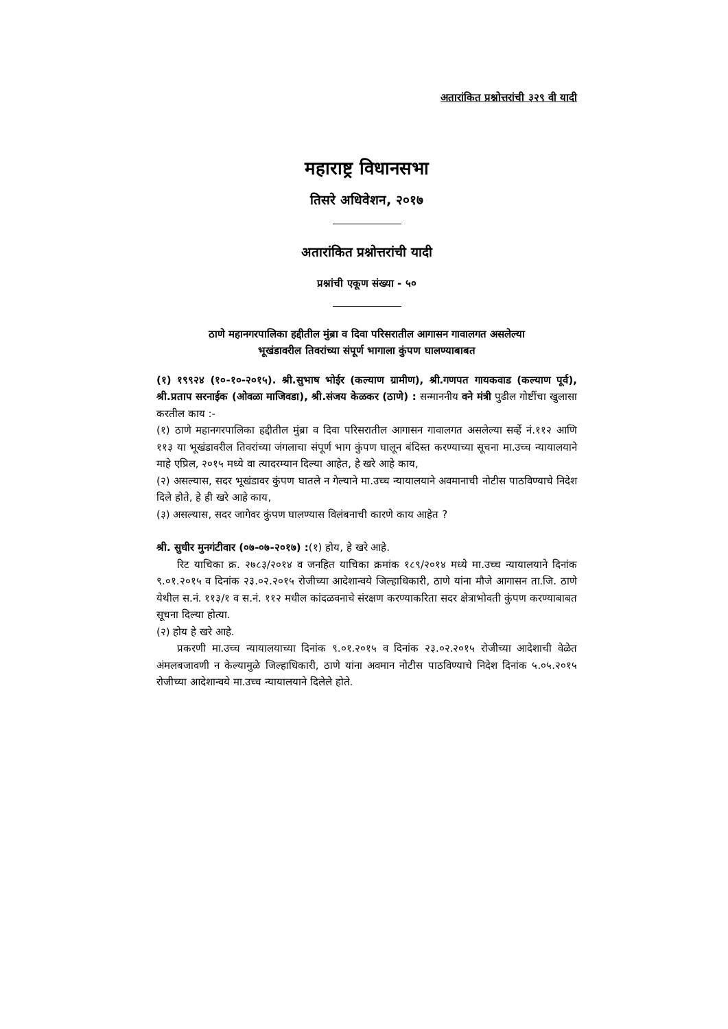अतारांकित प्रश्नोत्तरांची ३२९ वी यादी
महाराष्ट्र विधानसभा
तिसरे अधिवेशन, २०१७
अतारांकित प्रश्नोत्तरांची यादी
प्रश्नांची एकूण संख्या - ५०
ठाणे महानगरपालिका हद्दीतील मुंब्रा व दिवा परिसरातील आगासन गावालगत असलेल्या
भूखंडावरील तिवरांच्या संपूर्ण भागाला कुंपण घालण्याबाबत
(१) १९९२४ (१०-१०-२०१५). श्री.सुभाष भोईर (कल्याण ग्रामीण), श्री.गणपत गायकवाड (कल्याण पूर्व), श्री.प्रताप सरनाईक (ओवळा माजिवडा), श्री.संजय केळकर (ठाणे) : सन्माननीय वने मंत्री पुढील गोष्टींचा खुलासा करतील काय :-
(१) ठाणे महानगरपालिका हद्दीतील मुंब्रा व दिवा परिसरातील आगासन गावालगत असलेल्या सर्व्हे नं.११२ आणि ११३ या भूखंडावरील तिवरांच्या जंगलाचा संपूर्ण भाग कुंपण घालून बंदिस्त करण्याच्या सूचना मा.उच्च न्यायालयाने माहे एप्रिल, २०१५ मध्ये वा त्यादरम्यान दिल्या आहेत, हे खरे आहे काय,
(२) असल्यास, सदर भूखंडावर कुंपण घातले न गेल्याने मा.उच्च न्यायालयाने अवमानाची नोटीस पाठविण्याचे निदेश दिले होते, हे ही खरे आहे काय,
(३) असल्यास, सदर जागेवर कुंपण घालण्यास विलंबनाची कारणे काय आहेत ?
श्री. सुधीर मुनगंटीवार (०७-०७-२०१७) :(१) होय, हे खरे आहे.
रिट याचिका क्र. २७८३/२०१४ व जनहित याचिका क्रमांक १८९/२०१४ मध्ये मा.उच्च न्यायालयाने दिनांक ९.०१.२०१५ व दिनांक २३.०२.२०१५ रोजीच्या आदेशान्वये जिल्हाधिकारी, ठाणे यांना मौजे आगासन ता.जि. ठाणे येथील स.नं. ११३/१ व स.नं. ११२ मधील कांदळवनाचे संरक्षण करण्याकरिता सदर क्षेत्राभोवती कुंपण करण्याबाबत सूचना दिल्या होत्या.
(२) होय हे खरे आहे.
प्रकरणी मा.उच्च न्यायालयाच्या दिनांक ९.०१.२०१५ व दिनांक २३.०२.२०१५ रोजीच्या आदेशाची वेळेत अंमलबजावणी न केल्यामुळे जिल्हाधिकारी, ठाणे यांना अवमान नोटीस पाठविण्याचे निदेश दिनांक ५.०५.२०१५ रोजीच्या आदेशान्वये मा.उच्च न्यायालयाने दिलेले होते.